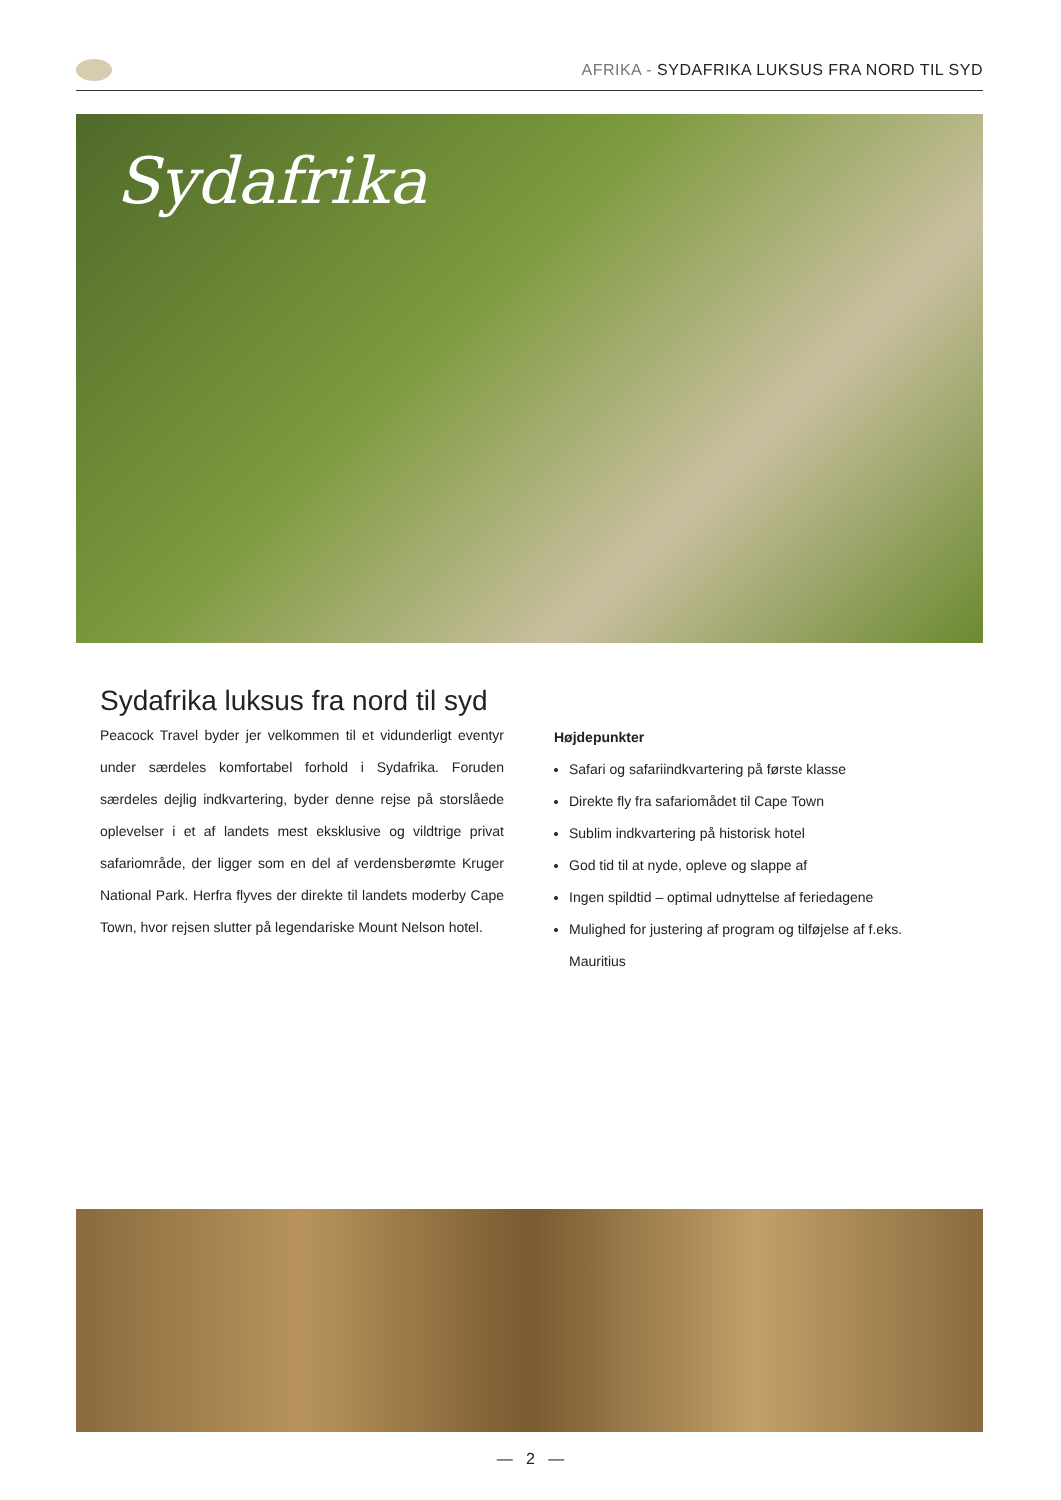AFRIKA - SYDAFRIKA LUKSUS FRA NORD TIL SYD
Sydafrika
Sydafrika luksus fra nord til syd
Peacock Travel byder jer velkommen til et vidunderligt eventyr under særdeles komfortabel forhold i Sydafrika. Foruden særdeles dejlig indkvartering, byder denne rejse på storslåede oplevelser i et af landets mest eksklusive og vildtrige privat safariområde, der ligger som en del af verdensberømte Kruger National Park. Herfra flyves der direkte til landets moderby Cape Town, hvor rejsen slutter på legendariske Mount Nelson hotel.
Højdepunkter
Safari og safariindkvartering på første klasse
Direkte fly fra safariomådet til Cape Town
Sublim indkvartering på historisk hotel
God tid til at nyde, opleve og slappe af
Ingen spildtid – optimal udnyttelse af feriedagene
Mulighed for justering af program og tilføjelse af f.eks. Mauritius
— 2 —